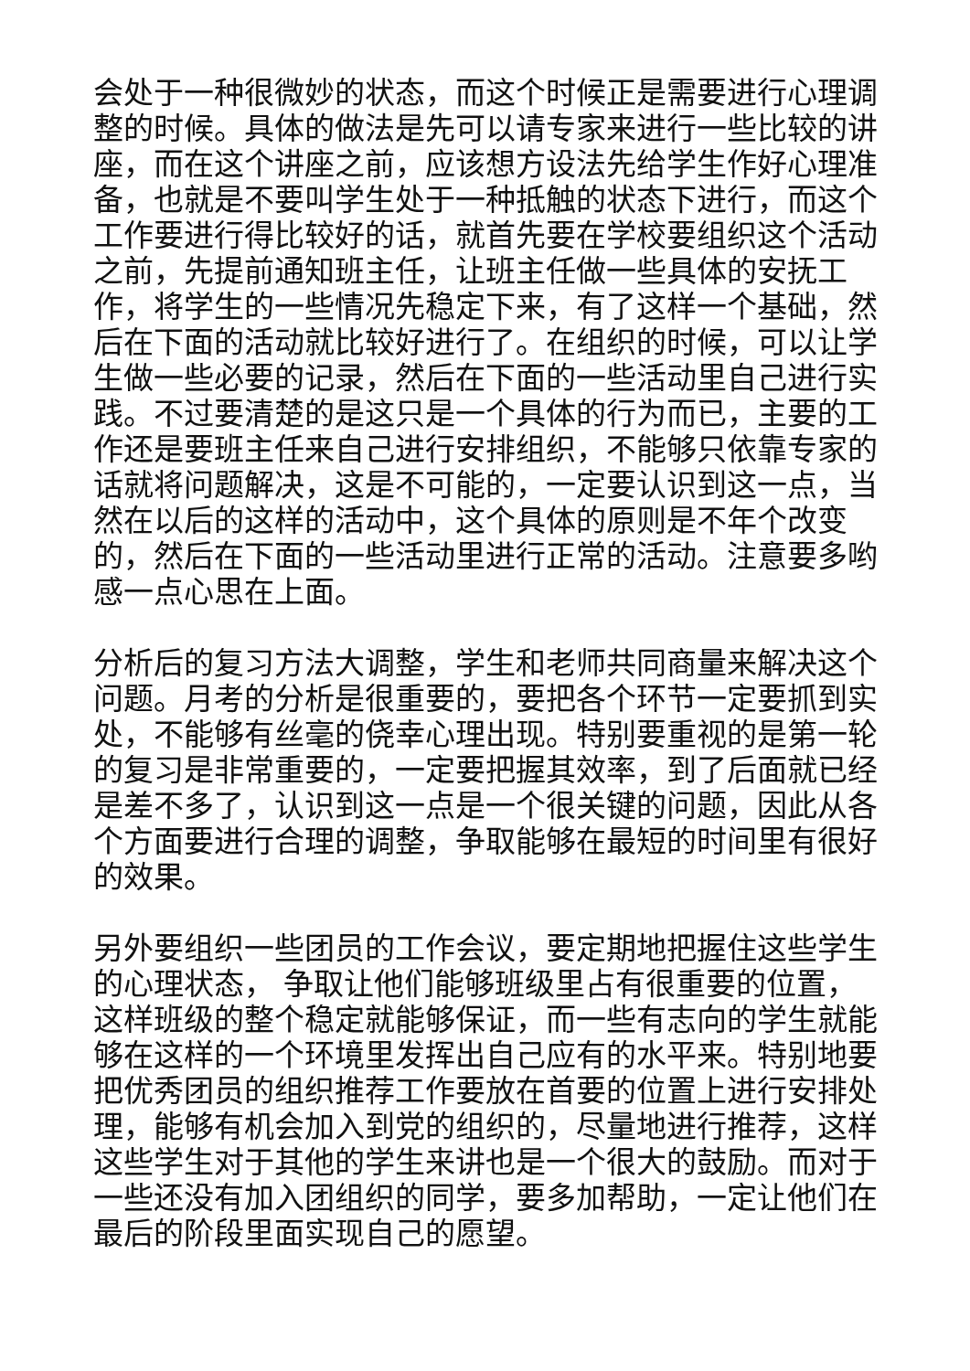会处于一种很微妙的状态，而这个时候正是需要进行心理调整的时候。具体的做法是先可以请专家来进行一些比较的讲座，而在这个讲座之前，应该想方设法先给学生作好心理准备，也就是不要叫学生处于一种抵触的状态下进行，而这个工作要进行得比较好的话，就首先要在学校要组织这个活动之前，先提前通知班主任，让班主任做一些具体的安抚工作，将学生的一些情况先稳定下来，有了这样一个基础，然后在下面的活动就比较好进行了。在组织的时候，可以让学生做一些必要的记录，然后在下面的一些活动里自己进行实践。不过要清楚的是这只是一个具体的行为而已，主要的工作还是要班主任来自己进行安排组织，不能够只依靠专家的话就将问题解决，这是不可能的，一定要认识到这一点，当然在以后的这样的活动中，这个具体的原则是不年个改变的，然后在下面的一些活动里进行正常的活动。注意要多哟感一点心思在上面。
分析后的复习方法大调整，学生和老师共同商量来解决这个问题。月考的分析是很重要的，要把各个环节一定要抓到实处，不能够有丝毫的侥幸心理出现。特别要重视的是第一轮的复习是非常重要的，一定要把握其效率，到了后面就已经是差不多了，认识到这一点是一个很关键的问题，因此从各个方面要进行合理的调整，争取能够在最短的时间里有很好的效果。
另外要组织一些团员的工作会议，要定期地把握住这些学生的心理状态， 争取让他们能够班级里占有很重要的位置，这样班级的整个稳定就能够保证，而一些有志向的学生就能够在这样的一个环境里发挥出自己应有的水平来。特别地要把优秀团员的组织推荐工作要放在首要的位置上进行安排处理，能够有机会加入到党的组织的，尽量地进行推荐，这样这些学生对于其他的学生来讲也是一个很大的鼓励。而对于一些还没有加入团组织的同学，要多加帮助，一定让他们在最后的阶段里面实现自己的愿望。